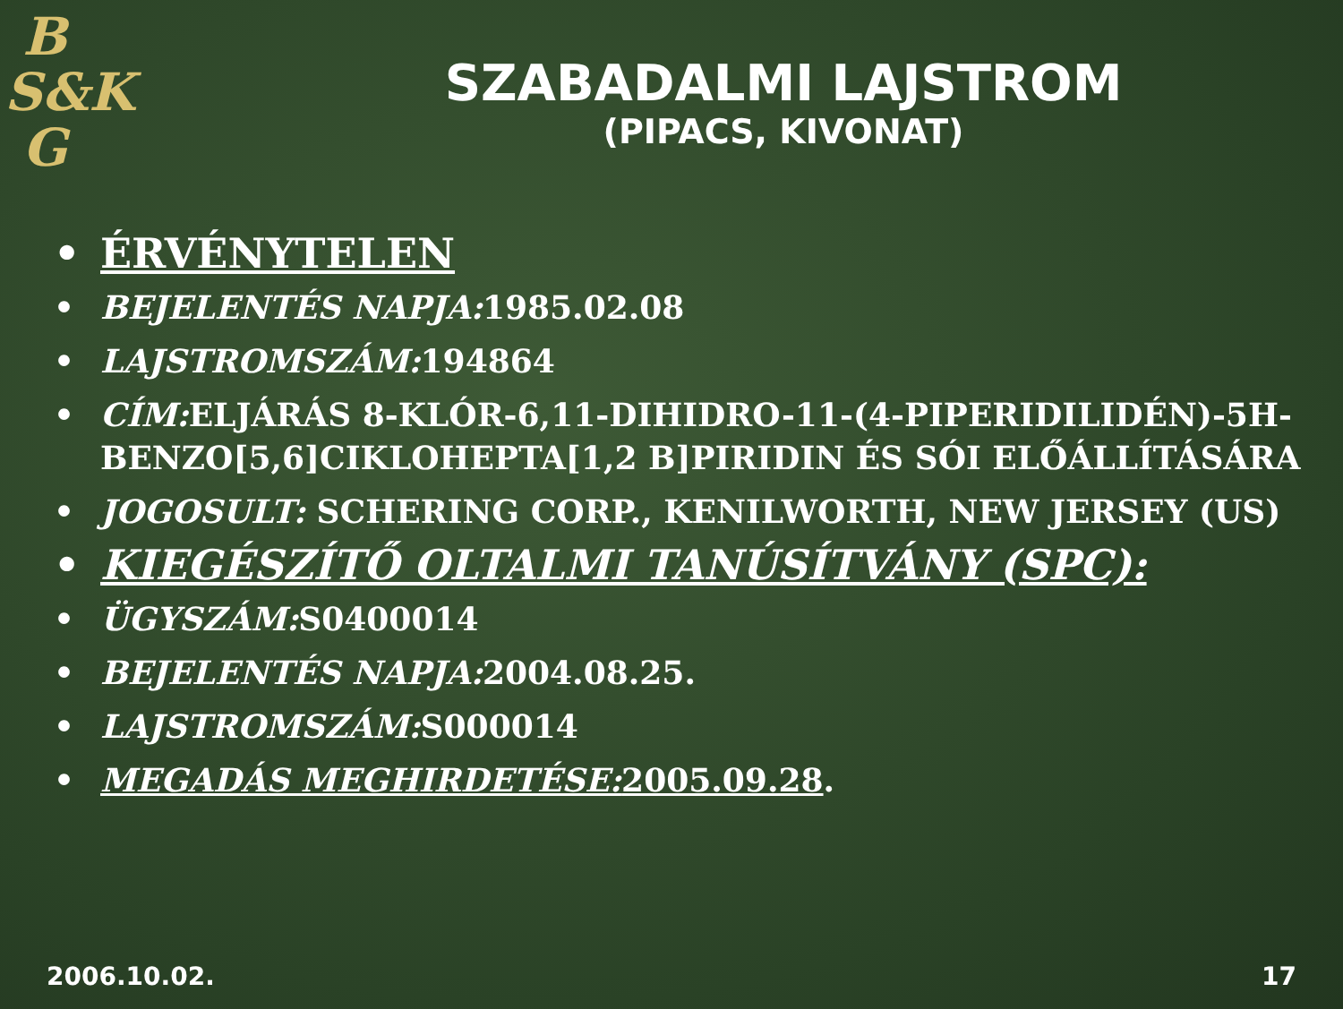B
S&K
G
SZABADALMI LAJSTROM
(PIPACS, KIVONAT)
• ÉRVÉNYTELEN
• BEJELENTÉS NAPJA: 1985.02.08
• LAJSTROMSZÁM: 194864
• CÍM: ELJÁRÁS 8-KLÓR-6,11-DIHIDRO-11-(4-PIPERIDILIDÉN)-5H-BENZO[5,6]CIKLOHEPTA[1,2 B]PIRIDIN ÉS SÓI ELŐÁLLÍTÁSÁRA
• JOGOSULT: SCHERING CORP., KENILWORTH, NEW JERSEY (US)
• KIEGÉSZÍTŐ OLTALMI TANÚSÍTVÁNY (SPC):
• ÜGYSZÁM: S0400014
• BEJELENTÉS NAPJA: 2004.08.25.
• LAJSTROMSZÁM: S000014
• MEGADÁS MEGHIRDETÉSE: 2005.09.28.
2006.10.02. 17